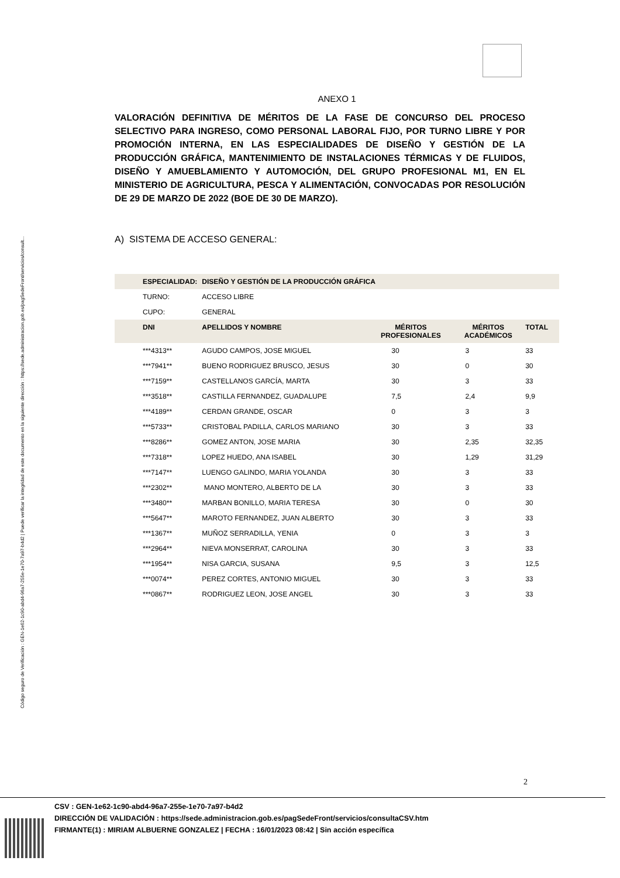Código seguro de Verificación : GEN-1e62-1c90-abd4-96a7-255e-1e70-7a97-b4d2 | Puede verificar la integridad de este documento en la siguiente dirección : https://sede.administracion.gob.es/pagSedeFront/servicios/consult...
ANEXO 1
VALORACIÓN DEFINITIVA DE MÉRITOS DE LA FASE DE CONCURSO DEL PROCESO SELECTIVO PARA INGRESO, COMO PERSONAL LABORAL FIJO, POR TURNO LIBRE Y POR PROMOCIÓN INTERNA, EN LAS ESPECIALIDADES DE DISEÑO Y GESTIÓN DE LA PRODUCCIÓN GRÁFICA, MANTENIMIENTO DE INSTALACIONES TÉRMICAS Y DE FLUIDOS, DISEÑO Y AMUEBLAMIENTO Y AUTOMOCIÓN, DEL GRUPO PROFESIONAL M1, EN EL MINISTERIO DE AGRICULTURA, PESCA Y ALIMENTACIÓN, CONVOCADAS POR RESOLUCIÓN DE 29 DE MARZO DE 2022 (BOE DE 30 DE MARZO).
A) SISTEMA DE ACCESO GENERAL:
| | ESPECIALIDAD: | DISEÑO Y GESTIÓN DE LA PRODUCCIÓN GRÁFICA | | | |
| --- | --- | --- | --- | --- | --- |
| | TURNO: | ACCESO LIBRE | | | |
| | CUPO: | GENERAL | | | |
| | DNI | APELLIDOS Y NOMBRE | MÉRITOS PROFESIONALES | MÉRITOS ACADÉMICOS | TOTAL |
| | ***4313** | AGUDO CAMPOS, JOSE MIGUEL | 30 | 3 | 33 |
| | ***7941** | BUENO RODRIGUEZ BRUSCO, JESUS | 30 | 0 | 30 |
| | ***7159** | CASTELLANOS GARCÍA, MARTA | 30 | 3 | 33 |
| | ***3518** | CASTILLA FERNANDEZ, GUADALUPE | 7,5 | 2,4 | 9,9 |
| | ***4189** | CERDAN GRANDE, OSCAR | 0 | 3 | 3 |
| | ***5733** | CRISTOBAL PADILLA, CARLOS MARIANO | 30 | 3 | 33 |
| | ***8286** | GOMEZ ANTON, JOSE MARIA | 30 | 2,35 | 32,35 |
| | ***7318** | LOPEZ HUEDO, ANA ISABEL | 30 | 1,29 | 31,29 |
| | ***7147** | LUENGO GALINDO, MARIA YOLANDA | 30 | 3 | 33 |
| | ***2302** | MANO MONTERO, ALBERTO DE LA | 30 | 3 | 33 |
| | ***3480** | MARBAN BONILLO, MARIA TERESA | 30 | 0 | 30 |
| | ***5647** | MAROTO FERNANDEZ, JUAN ALBERTO | 30 | 3 | 33 |
| | ***1367** | MUÑOZ SERRADILLA, YENIA | 0 | 3 | 3 |
| | ***2964** | NIEVA MONSERRAT, CAROLINA | 30 | 3 | 33 |
| | ***1954** | NISA GARCIA, SUSANA | 9,5 | 3 | 12,5 |
| | ***0074** | PEREZ CORTES, ANTONIO MIGUEL | 30 | 3 | 33 |
| | ***0867** | RODRIGUEZ LEON, JOSE ANGEL | 30 | 3 | 33 |
2
CSV : GEN-1e62-1c90-abd4-96a7-255e-1e70-7a97-b4d2
DIRECCIÓN DE VALIDACIÓN : https://sede.administracion.gob.es/pagSedeFront/servicios/consultaCSV.htm
FIRMANTE(1) : MIRIAM ALBUERNE GONZALEZ | FECHA : 16/01/2023 08:42 | Sin acción específica